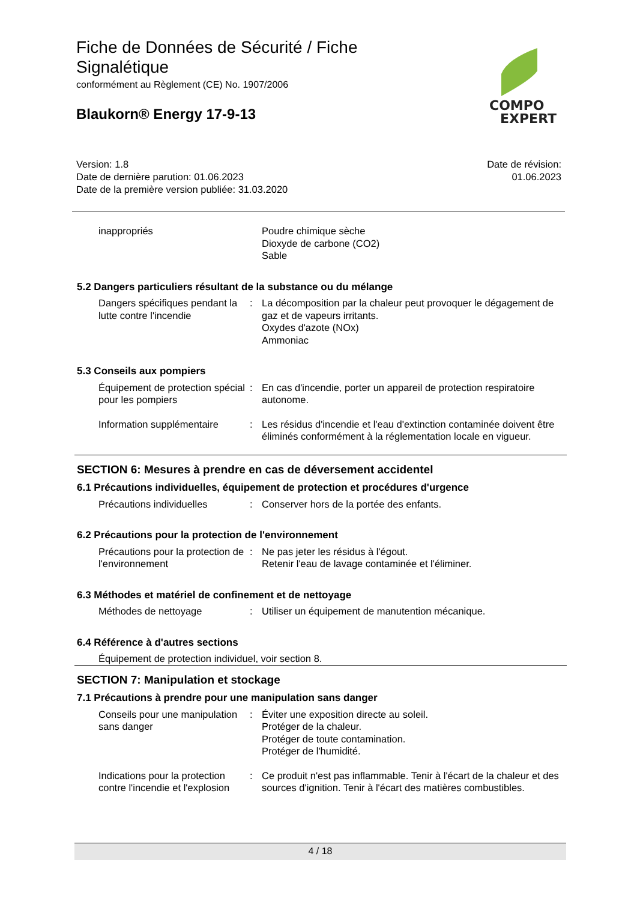Fiche de Données de Sécurité / Fiche
Signalétique
conformément au Règlement (CE) No. 1907/2006
Blaukorn® Energy 17-9-13
COMPO
EXPERT
Version: 1.8
Date de dernière parution: 01.06.2023
Date de la première version publiée: 31.03.2020
Date de révision:
01.06.2023
inappropriés Poudre chimique sèche
Dioxyde de carbone (CO2)
Sable
5.2 Dangers particuliers résultant de la substance ou du mélange
Dangers spécifiques pendant la lutte contre l'incendie
: La décomposition par la chaleur peut provoquer le dégagement de gaz et de vapeurs irritants.
Oxydes d'azote (NOx)
Ammoniac
5.3 Conseils aux pompiers
Équipement de protection spécial pour les pompiers
: En cas d'incendie, porter un appareil de protection respiratoire autonome.
Information supplémentaire
: Les résidus d'incendie et l'eau d'extinction contaminée doivent être éliminés conformément à la réglementation locale en vigueur.
SECTION 6: Mesures à prendre en cas de déversement accidentel
6.1 Précautions individuelles, équipement de protection et procédures d'urgence
Précautions individuelles : Conserver hors de la portée des enfants.
6.2 Précautions pour la protection de l'environnement
Précautions pour la protection de l'environnement
: Ne pas jeter les résidus à l'égout.
Retenir l'eau de lavage contaminée et l'éliminer.
6.3 Méthodes et matériel de confinement et de nettoyage
Méthodes de nettoyage : Utiliser un équipement de manutention mécanique.
6.4 Référence à d'autres sections
Équipement de protection individuel, voir section 8.
SECTION 7: Manipulation et stockage
7.1 Précautions à prendre pour une manipulation sans danger
Conseils pour une manipulation sans danger
: Éviter une exposition directe au soleil.
Protéger de la chaleur.
Protéger de toute contamination.
Protéger de l'humidité.
Indications pour la protection contre l'incendie et l'explosion
: Ce produit n'est pas inflammable. Tenir à l'écart de la chaleur et des sources d'ignition. Tenir à l'écart des matières combustibles.
4 / 18